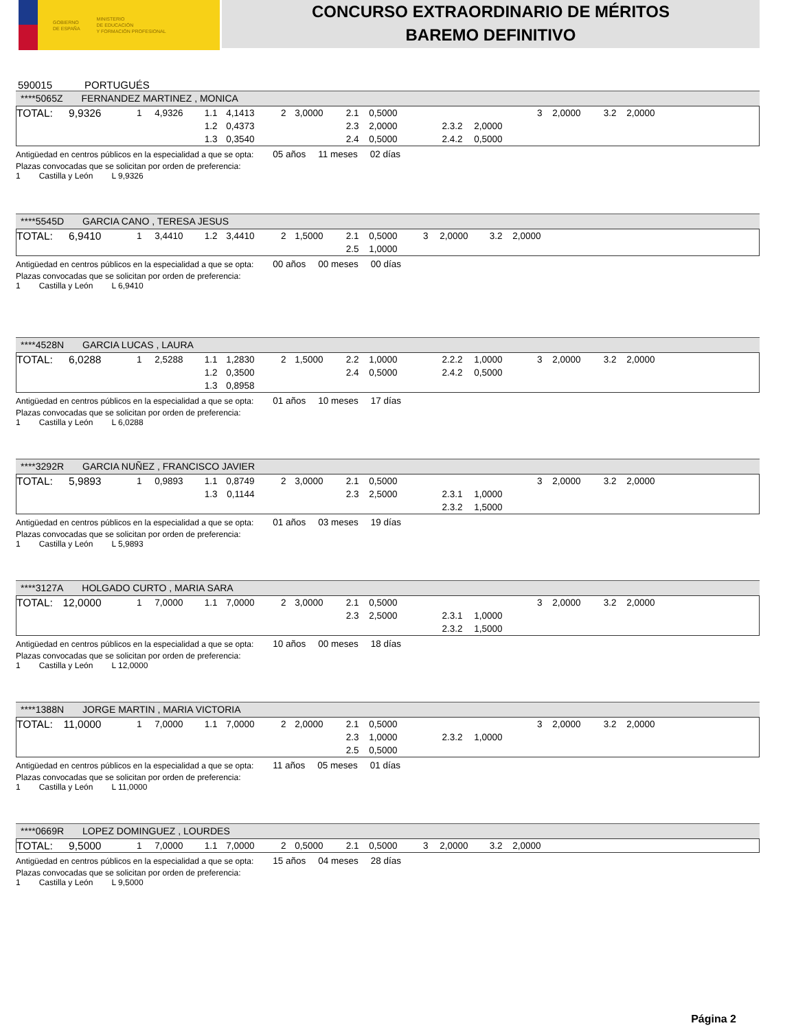GOBIERNO
DE ESPAÑA MINISTERIO
DE EDUCACIÓN
Y FORMACIÓN PROFESIONAL
CONCURSO EXTRAORDINARIO DE MÉRITOS
BAREMO DEFINITIVO
590015 PORTUGUÉS
****5065Z FERNANDEZ MARTINEZ , MONICA
| TOTAL: | 9,9326 | 1 | 4,9326 | 1.1 | 4,1413 | 2 | 3,0000 | 2.1 | 0,5000 | | | 3 | 2,0000 | 3.2 | 2,0000 | |
| | | | | 1.2 | 0,4373 | | | 2.3 | 2,0000 | 2.3.2 | 2,0000 | | | | | |
| | | | | 1.3 | 0,3540 | | | 2.4 | 0,5000 | 2.4.2 | 0,5000 | | | | | |
Antigüedad en centros públicos en la especialidad a que se opta: 05 años 11 meses 02 días
Plazas convocadas que se solicitan por orden de preferencia:
1 Castilla y León L 9,9326
****5545D GARCIA CANO , TERESA JESUS
| TOTAL: | 6,9410 | 1 | 3,4410 | 1.2 | 3,4410 | 2 | 1,5000 | 2.1 | 0,5000 | 3 | 2,0000 | 3.2 | 2,0000 | |
| | | | | | | | | 2.5 | 1,0000 | | | | | |
Antigüedad en centros públicos en la especialidad a que se opta: 00 años 00 meses 00 días
Plazas convocadas que se solicitan por orden de preferencia:
1 Castilla y León L 6,9410
****4528N GARCIA LUCAS , LAURA
| TOTAL: | 6,0288 | 1 | 2,5288 | 1.1 | 1,2830 | 2 | 1,5000 | 2.2 | 1,0000 | 2.2.2 | 1,0000 | 3 | 2,0000 | 3.2 | 2,0000 | |
| | | | | 1.2 | 0,3500 | | | 2.4 | 0,5000 | 2.4.2 | 0,5000 | | | | | |
| | | | | 1.3 | 0,8958 | | | | | | | | | | | |
Antigüedad en centros públicos en la especialidad a que se opta: 01 años 10 meses 17 días
Plazas convocadas que se solicitan por orden de preferencia:
1 Castilla y León L 6,0288
****3292R GARCIA NUÑEZ , FRANCISCO JAVIER
| TOTAL: | 5,9893 | 1 | 0,9893 | 1.1 | 0,8749 | 2 | 3,0000 | 2.1 | 0,5000 | | | 3 | 2,0000 | 3.2 | 2,0000 | |
| | | | | 1.3 | 0,1144 | | | 2.3 | 2,5000 | 2.3.1 | 1,0000 | | | | | |
| | | | | | | | | | | 2.3.2 | 1,5000 | | | | | |
Antigüedad en centros públicos en la especialidad a que se opta: 01 años 03 meses 19 días
Plazas convocadas que se solicitan por orden de preferencia:
1 Castilla y León L 5,9893
****3127A HOLGADO CURTO , MARIA SARA
| TOTAL: | 12,0000 | 1 | 7,0000 | 1.1 | 7,0000 | 2 | 3,0000 | 2.1 | 0,5000 | | | 3 | 2,0000 | 3.2 | 2,0000 | |
| | | | | | | | | 2.3 | 2,5000 | 2.3.1 | 1,0000 | | | | | |
| | | | | | | | | | | 2.3.2 | 1,5000 | | | | | |
Antigüedad en centros públicos en la especialidad a que se opta: 10 años 00 meses 18 días
Plazas convocadas que se solicitan por orden de preferencia:
1 Castilla y León L 12,0000
****1388N JORGE MARTIN , MARIA VICTORIA
| TOTAL: | 11,0000 | 1 | 7,0000 | 1.1 | 7,0000 | 2 | 2,0000 | 2.1 | 0,5000 | | | 3 | 2,0000 | 3.2 | 2,0000 | |
| | | | | | | | | 2.3 | 1,0000 | 2.3.2 | 1,0000 | | | | | |
| | | | | | | | | 2.5 | 0,5000 | | | | | | | |
Antigüedad en centros públicos en la especialidad a que se opta: 11 años 05 meses 01 días
Plazas convocadas que se solicitan por orden de preferencia:
1 Castilla y León L 11,0000
****0669R LOPEZ DOMINGUEZ , LOURDES
| TOTAL: | 9,5000 | 1 | 7,0000 | 1.1 | 7,0000 | 2 | 0,5000 | 2.1 | 0,5000 | 3 | 2,0000 | 3.2 | 2,0000 | |
Antigüedad en centros públicos en la especialidad a que se opta: 15 años 04 meses 28 días
Plazas convocadas que se solicitan por orden de preferencia:
1 Castilla y León L 9,5000
Página 2